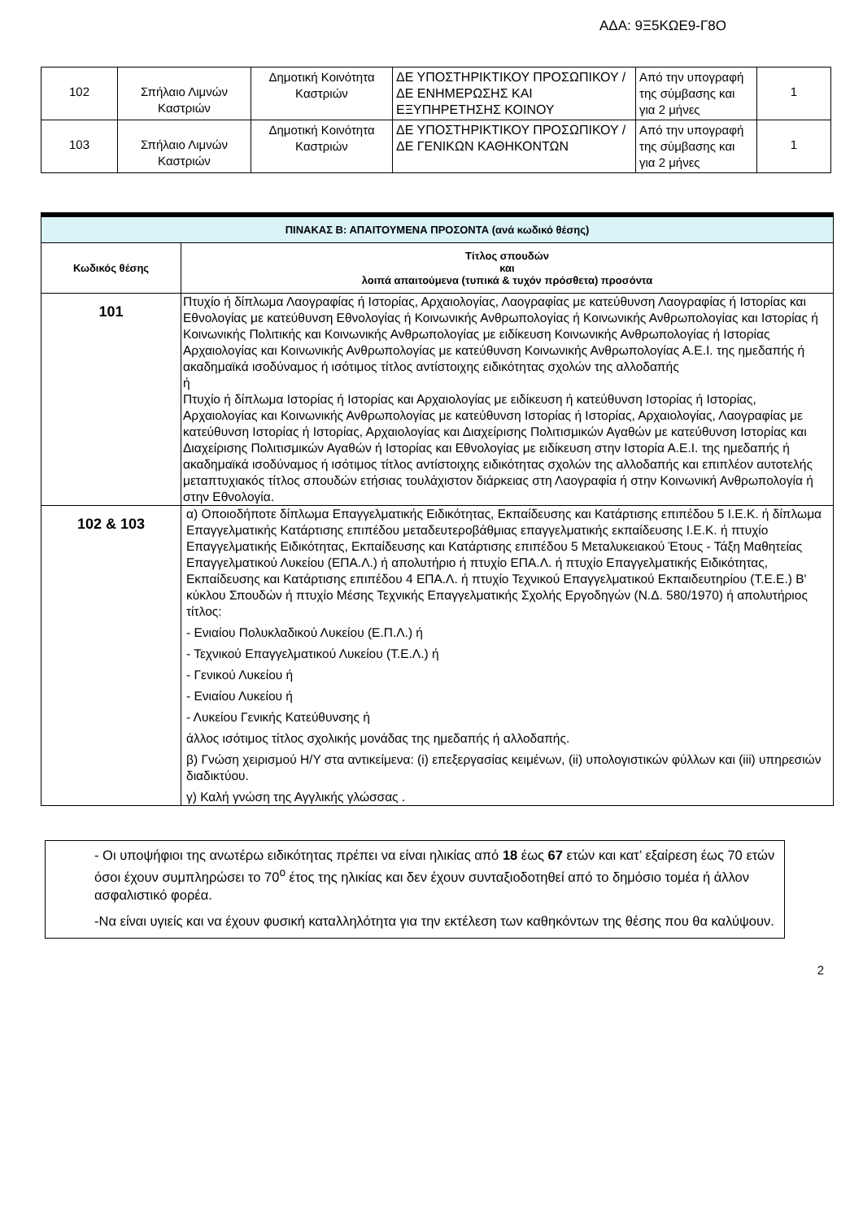ΑΔΑ: 9Ξ5ΚΩΕ9-Γ8Ο
| 102 | Σπήλαιο Λιμνών Καστριών | Δημοτική Κοινότητα Καστριών | ΔΕ ΥΠΟΣΤΗΡΙΚΤΙΚΟΥ ΠΡΟΣΩΠΙΚΟΥ / ΔΕ ΕΝΗΜΕΡΩΣΗΣ ΚΑΙ ΕΞΥΠΗΡΕΤΗΣΗΣ ΚΟΙΝΟΥ | Από την υπογραφή της σύμβασης και για 2 μήνες | 1 |
| 103 | Σπήλαιο Λιμνών Καστριών | Δημοτική Κοινότητα Καστριών | ΔΕ ΥΠΟΣΤΗΡΙΚΤΙΚΟΥ ΠΡΟΣΩΠΙΚΟΥ / ΔΕ ΓΕΝΙΚΩΝ ΚΑΘΗΚΟΝΤΩΝ | Από την υπογραφή της σύμβασης και για 2 μήνες | 1 |
| ΠΙΝΑΚΑΣ Β: ΑΠΑΙΤΟΥΜΕΝΑ ΠΡΟΣΟΝΤΑ (ανά κωδικό θέσης) | |
| --- | --- |
| Κωδικός θέσης | Τίτλος σπουδών και λοιπά απαιτούμενα (τυπικά & τυχόν πρόσθετα) προσόντα |
| 101 | Πτυχίο ή δίπλωμα Λαογραφίας ή Ιστορίας, Αρχαιολογίας, Λαογραφίας με κατεύθυνση Λαογραφίας ή Ιστορίας και Εθνολογίας με κατεύθυνση Εθνολογίας ή Κοινωνικής Ανθρωπολογίας ή Κοινωνικής Ανθρωπολογίας και Ιστορίας ή Κοινωνικής Πολιτικής και Κοινωνικής Ανθρωπολογίας με ειδίκευση Κοινωνικής Ανθρωπολογίας ή Ιστορίας Αρχαιολογίας και Κοινωνικής Ανθρωπολογίας με κατεύθυνση Κοινωνικής Ανθρωπολογίας Α.Ε.Ι. της ημεδαπής ή ακαδημαϊκά ισοδύναμος ή ισότιμος τίτλος αντίστοιχης ειδικότητας σχολών της αλλοδαπής ή Πτυχίο ή δίπλωμα Ιστορίας ή Ιστορίας και Αρχαιολογίας με ειδίκευση ή κατεύθυνση Ιστορίας ή Ιστορίας, Αρχαιολογίας και Κοινωνικής Ανθρωπολογίας με κατεύθυνση Ιστορίας ή Ιστορίας, Αρχαιολογίας, Λαογραφίας με κατεύθυνση Ιστορίας ή Ιστορίας, Αρχαιολογίας και Διαχείρισης Πολιτισμικών Αγαθών με κατεύθυνση Ιστορίας και Διαχείρισης Πολιτισμικών Αγαθών ή Ιστορίας και Εθνολογίας με ειδίκευση στην Ιστορία Α.Ε.Ι. της ημεδαπής ή ακαδημαϊκά ισοδύναμος ή ισότιμος τίτλος αντίστοιχης ειδικότητας σχολών της αλλοδαπής και επιπλέον αυτοτελής μεταπτυχιακός τίτλος σπουδών ετήσιας τουλάχιστον διάρκειας στη Λαογραφία ή στην Κοινωνική Ανθρωπολογία ή στην Εθνολογία. |
| 102 & 103 | α) Οποιοδήποτε δίπλωμα Επαγγελματικής Ειδικότητας, Εκπαίδευσης και Κατάρτισης επιπέδου 5 Ι.Ε.Κ. ή δίπλωμα Επαγγελματικής Κατάρτισης επιπέδου μεταδευτεροβάθμιας επαγγελματικής εκπαίδευσης Ι.Ε.Κ. ή πτυχίο Επαγγελματικής Ειδικότητας, Εκπαίδευσης και Κατάρτισης επιπέδου 5 Μεταλυκειακού Έτους - Τάξη Μαθητείας Επαγγελματικού Λυκείου (ΕΠΑ.Λ.) ή απολυτήριο ή πτυχίο ΕΠΑ.Λ. ή πτυχίο Επαγγελματικής Ειδικότητας, Εκπαίδευσης και Κατάρτισης επιπέδου 4 ΕΠΑ.Λ. ή πτυχίο Τεχνικού Επαγγελματικού Εκπαιδευτηρίου (Τ.Ε.Ε.) Β' κύκλου Σπουδών ή πτυχίο Μέσης Τεχνικής Επαγγελματικής Σχολής Εργοδηγών (Ν.Δ. 580/1970) ή απολυτήριος τίτλος: - Ενιαίου Πολυκλαδικού Λυκείου (Ε.Π.Λ.) ή - Τεχνικού Επαγγελματικού Λυκείου (Τ.Ε.Λ.) ή - Γενικού Λυκείου ή - Ενιαίου Λυκείου ή - Λυκείου Γενικής Κατεύθυνσης ή άλλος ισότιμος τίτλος σχολικής μονάδας της ημεδαπής ή αλλοδαπής. β) Γνώση χειρισμού Η/Υ στα αντικείμενα: (i) επεξεργασίας κειμένων, (ii) υπολογιστικών φύλλων και (iii) υπηρεσιών διαδικτύου. γ) Καλή γνώση της Αγγλικής γλώσσας . |
- Οι υποψήφιοι της ανωτέρω ειδικότητας πρέπει να είναι ηλικίας από 18 έως 67 ετών και κατ’ εξαίρεση έως 70 ετών όσοι έχουν συμπληρώσει το 70<sup>ο</sup> έτος της ηλικίας και δεν έχουν συνταξιοδοτηθεί από το δημόσιο τομέα ή άλλον ασφαλιστικό φορέα.
-Να είναι υγιείς και να έχουν φυσική καταλληλότητα για την εκτέλεση των καθηκόντων της θέσης που θα καλύψουν.
2